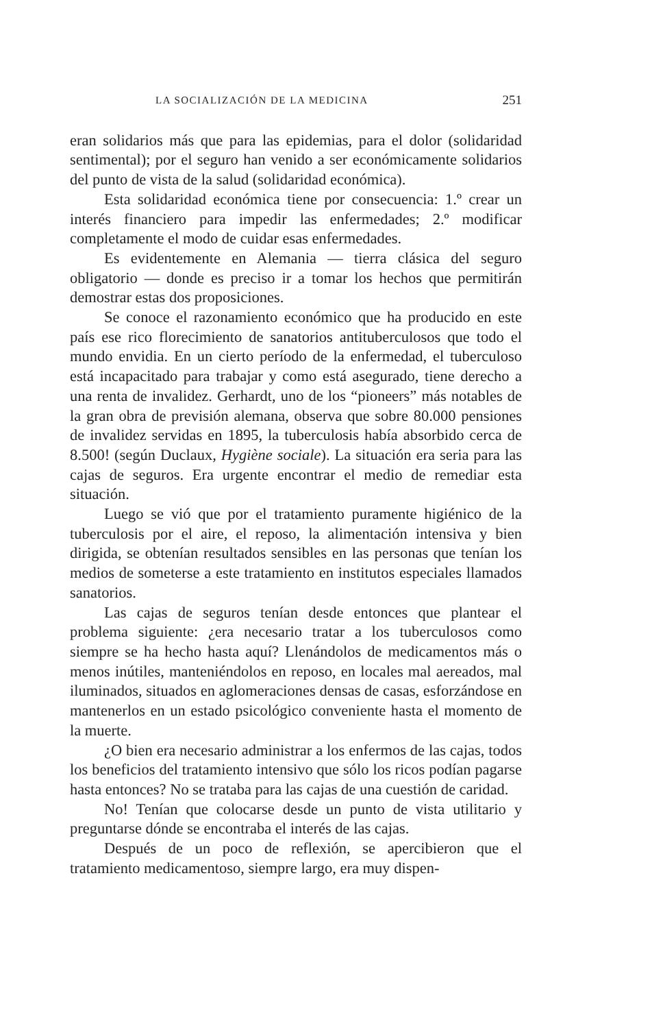LA SOCIALIZACIÓN DE LA MEDICINA 251
eran solidarios más que para las epidemias, para el dolor (solidaridad sentimental); por el seguro han venido a ser económicamente solidarios del punto de vista de la salud (solidaridad económica).
Esta solidaridad económica tiene por consecuencia: 1.º crear un interés financiero para impedir las enfermedades; 2.º modificar completamente el modo de cuidar esas enfermedades.
Es evidentemente en Alemania — tierra clásica del seguro obligatorio — donde es preciso ir a tomar los hechos que permitirán demostrar estas dos proposiciones.
Se conoce el razonamiento económico que ha producido en este país ese rico florecimiento de sanatorios antituberculosos que todo el mundo envidia. En un cierto período de la enfermedad, el tuberculoso está incapacitado para trabajar y como está asegurado, tiene derecho a una renta de invalidez. Gerhardt, uno de los “pioneers” más notables de la gran obra de previsión alemana, observa que sobre 80.000 pensiones de invalidez servidas en 1895, la tuberculosis había absorbido cerca de 8.500! (según Duclaux, Hygiène sociale). La situación era seria para las cajas de seguros. Era urgente encontrar el medio de remediar esta situación.
Luego se vió que por el tratamiento puramente higiénico de la tuberculosis por el aire, el reposo, la alimentación intensiva y bien dirigida, se obtenían resultados sensibles en las personas que tenían los medios de someterse a este tratamiento en institutos especiales llamados sanatorios.
Las cajas de seguros tenían desde entonces que plantear el problema siguiente: ¿era necesario tratar a los tuberculosos como siempre se ha hecho hasta aquí? Llenándolos de medicamentos más o menos inútiles, manteniéndolos en reposo, en locales mal aereados, mal iluminados, situados en aglomeraciones densas de casas, esforzándose en mantenerlos en un estado psicológico conveniente hasta el momento de la muerte.
¿O bien era necesario administrar a los enfermos de las cajas, todos los beneficios del tratamiento intensivo que sólo los ricos podían pagarse hasta entonces? No se trataba para las cajas de una cuestión de caridad.
No! Tenían que colocarse desde un punto de vista utilitario y preguntarse dónde se encontraba el interés de las cajas.
Después de un poco de reflexión, se apercibieron que el tratamiento medicamentoso, siempre largo, era muy dispen-